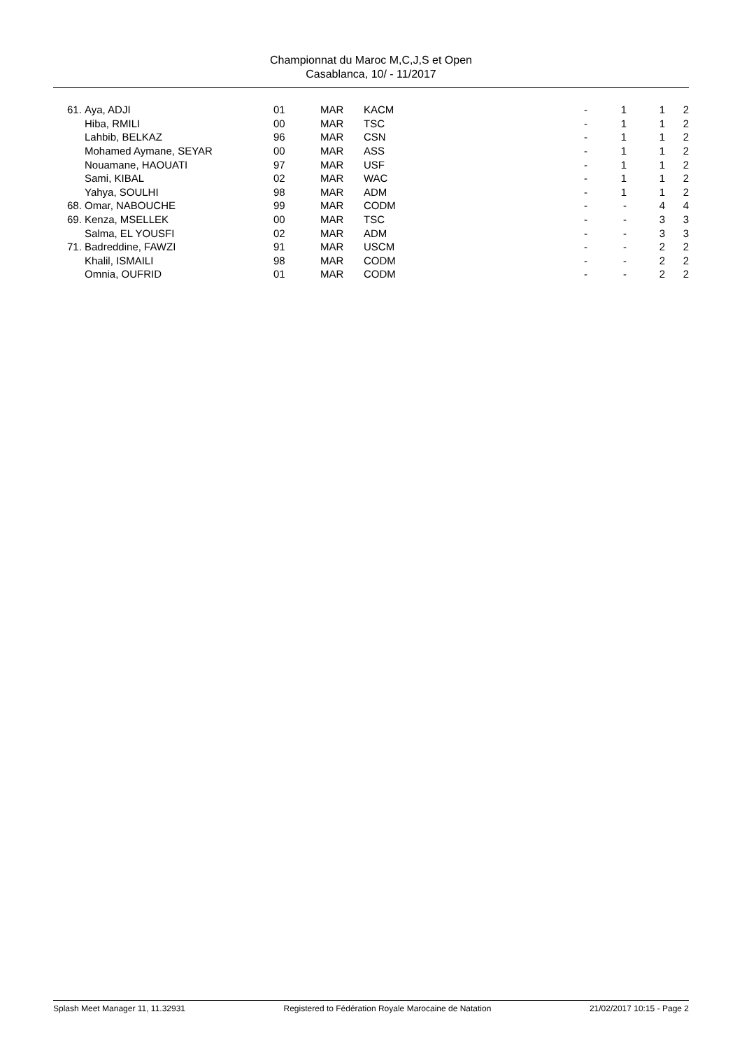Championnat du Maroc M,C,J,S et Open
Casablanca, 10/ - 11/2017
| 61. | Aya, ADJI | 01 | MAR | KACM | - | 1 | 1 | 2 |
| | Hiba, RMILI | 00 | MAR | TSC | - | 1 | 1 | 2 |
| | Lahbib, BELKAZ | 96 | MAR | CSN | - | 1 | 1 | 2 |
| | Mohamed Aymane, SEYAR | 00 | MAR | ASS | - | 1 | 1 | 2 |
| | Nouamane, HAOUATI | 97 | MAR | USF | - | 1 | 1 | 2 |
| | Sami, KIBAL | 02 | MAR | WAC | - | 1 | 1 | 2 |
| | Yahya, SOULHI | 98 | MAR | ADM | - | 1 | 1 | 2 |
| 68. | Omar, NABOUCHE | 99 | MAR | CODM | - | - | 4 | 4 |
| 69. | Kenza, MSELLEK | 00 | MAR | TSC | - | - | 3 | 3 |
| | Salma, EL YOUSFI | 02 | MAR | ADM | - | - | 3 | 3 |
| 71. | Badreddine, FAWZI | 91 | MAR | USCM | - | - | 2 | 2 |
| | Khalil, ISMAILI | 98 | MAR | CODM | - | - | 2 | 2 |
| | Omnia, OUFRID | 01 | MAR | CODM | - | - | 2 | 2 |
Splash Meet Manager 11, 11.32931 Registered to Fédération Royale Marocaine de Natation 21/02/2017 10:15 - Page 2